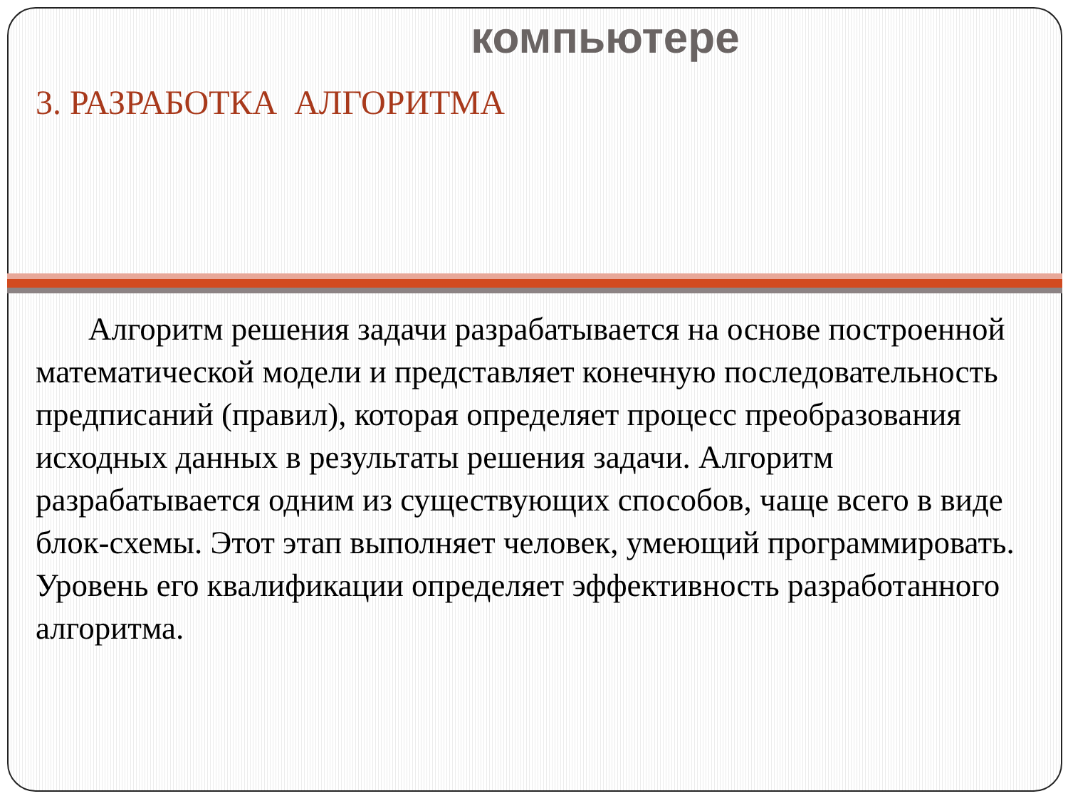компьютере
3. РАЗРАБОТКА АЛГОРИТМА
Алгоритм решения задачи разрабатывается на основе построенной математической модели и представляет конечную последовательность предписаний (правил), которая определяет процесс преобразования исходных данных в результаты решения задачи. Алгоритм разрабатывается одним из существующих способов, чаще всего в виде блок-схемы. Этот этап выполняет человек, умеющий программировать. Уровень его квалификации определяет эффективность разработанного алгоритма.